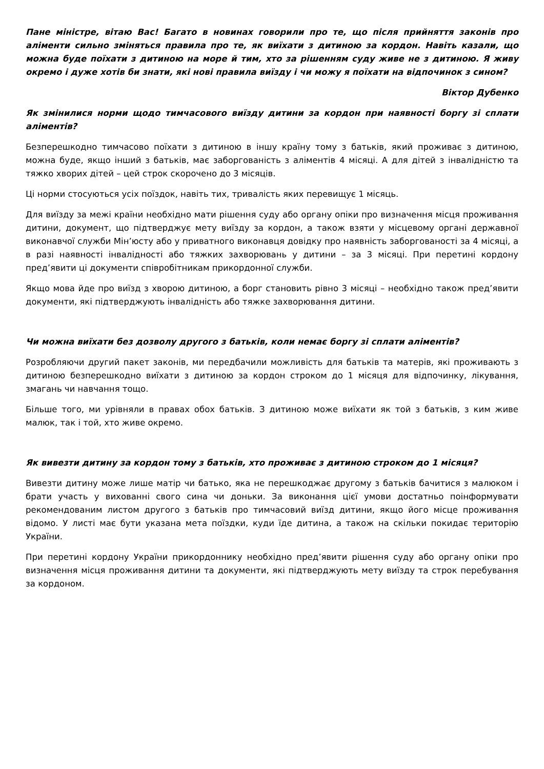Пане міністре, вітаю Вас! Багато в новинах говорили про те, що після прийняття законів про аліменти сильно зміняться правила про те, як виїхати з дитиною за кордон. Навіть казали, що можна буде поїхати з дитиною на море й тим, хто за рішенням суду живе не з дитиною. Я живу окремо і дуже хотів би знати, які нові правила виїзду і чи можу я поїхати на відпочинок з сином?
Віктор Дубенко
Як змінилися норми щодо тимчасового виїзду дитини за кордон при наявності боргу зі сплати аліментів?
Безперешкодно тимчасово поїхати з дитиною в іншу країну тому з батьків, який проживає з дитиною, можна буде, якщо інший з батьків, має заборгованість з аліментів 4 місяці. А для дітей з інвалідністю та тяжко хворих дітей – цей строк скорочено до 3 місяців.
Ці норми стосуються усіх поїздок, навіть тих, тривалість яких перевищує 1 місяць.
Для виїзду за межі країни необхідно мати рішення суду або органу опіки про визначення місця проживання дитини, документ, що підтверджує мету виїзду за кордон, а також взяти у місцевому органі державної виконавчої служби Мін’юсту або у приватного виконавця довідку про наявність заборгованості за 4 місяці, а в разі наявності інвалідності або тяжких захворювань у дитини – за 3 місяці. При перетині кордону пред’явити ці документи співробітникам прикордонної служби.
Якщо мова йде про виїзд з хворою дитиною, а борг становить рівно 3 місяці – необхідно також пред’явити документи, які підтверджують інвалідність або тяжке захворювання дитини.
Чи можна виїхати без дозволу другого з батьків, коли немає боргу зі сплати аліментів?
Розробляючи другий пакет законів, ми передбачили можливість для батьків та матерів, які проживають з дитиною безперешкодно виїхати з дитиною за кордон строком до 1 місяця для відпочинку, лікування, змагань чи навчання тощо.
Більше того, ми урівняли в правах обох батьків. З дитиною може виїхати як той з батьків, з ким живе малюк, так і той, хто живе окремо.
Як вивезти дитину за кордон тому з батьків, хто проживає з дитиною строком до 1 місяця?
Вивезти дитину може лише матір чи батько, яка не перешкоджає другому з батьків бачитися з малюком і брати участь у вихованні свого сина чи доньки. За виконання цієї умови достатньо поінформувати рекомендованим листом другого з батьків про тимчасовий виїзд дитини, якщо його місце проживання відомо. У листі має бути указана мета поїздки, куди їде дитина, а також на скільки покидає територію України.
При перетині кордону України прикордоннику необхідно пред’явити рішення суду або органу опіки про визначення місця проживання дитини та документи, які підтверджують мету виїзду та строк перебування за кордоном.